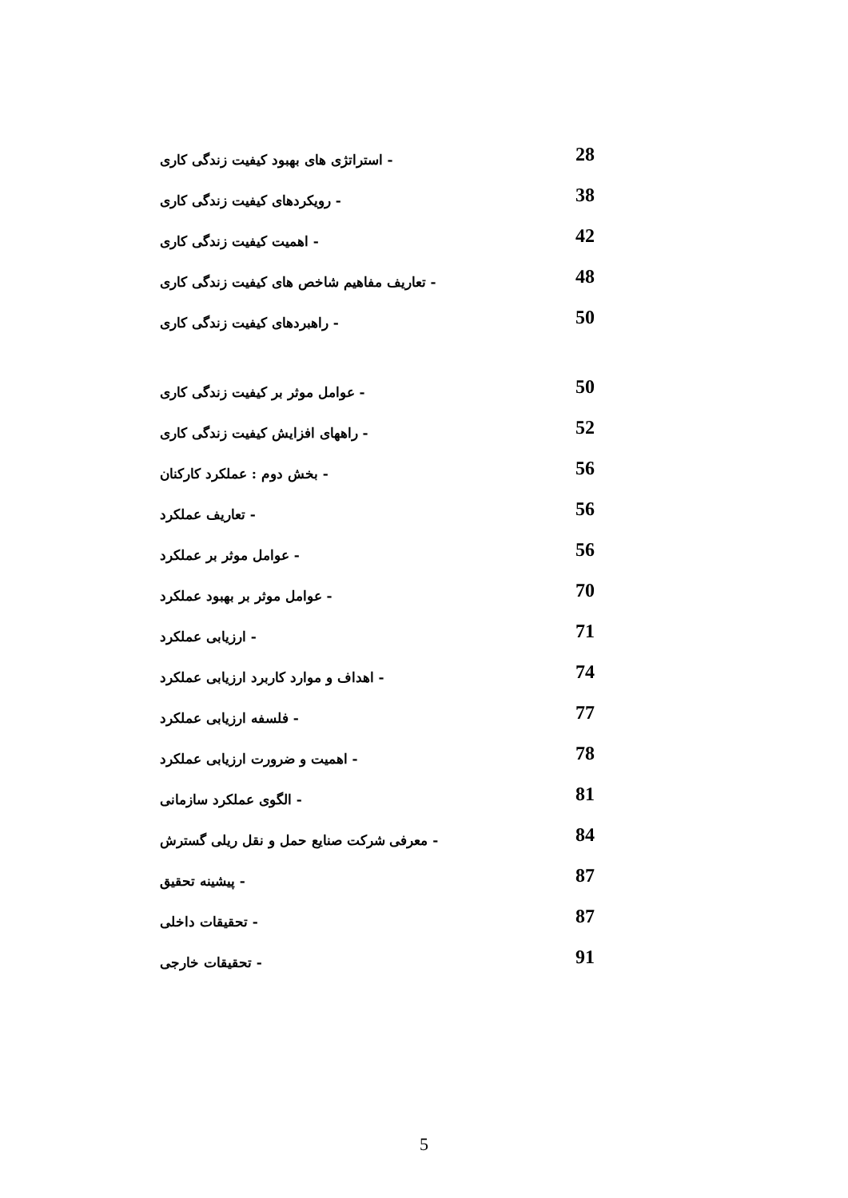- استراتژی های بهبود کیفیت زندگی کاری 28
- رویکردهای کیفیت زندگی کاری 38
- اهمیت کیفیت زندگی کاری 42
- تعاریف مفاهیم شاخص های کیفیت زندگی کاری 48
- راهبردهای کیفیت زندگی کاری 50
- عوامل موثر بر کیفیت زندگی کاری 50
- راههای افزایش کیفیت زندگی کاری 52
- بخش دوم : عملکرد کارکنان 56
- تعاریف عملکرد 56
- عوامل موثر بر عملکرد 56
- عوامل موثر بر بهبود عملکرد 70
- ارزیابی عملکرد 71
- اهداف و موارد کاربرد ارزیابی عملکرد 74
- فلسفه ارزیابی عملکرد 77
- اهمیت و ضرورت ارزیابی عملکرد 78
- الگوی عملکرد سازمانی 81
- معرفی شرکت صنایع حمل و نقل ریلی گسترش 84
- پیشینه تحقیق 87
- تحقیقات داخلی 87
- تحقیقات خارجی 91
5